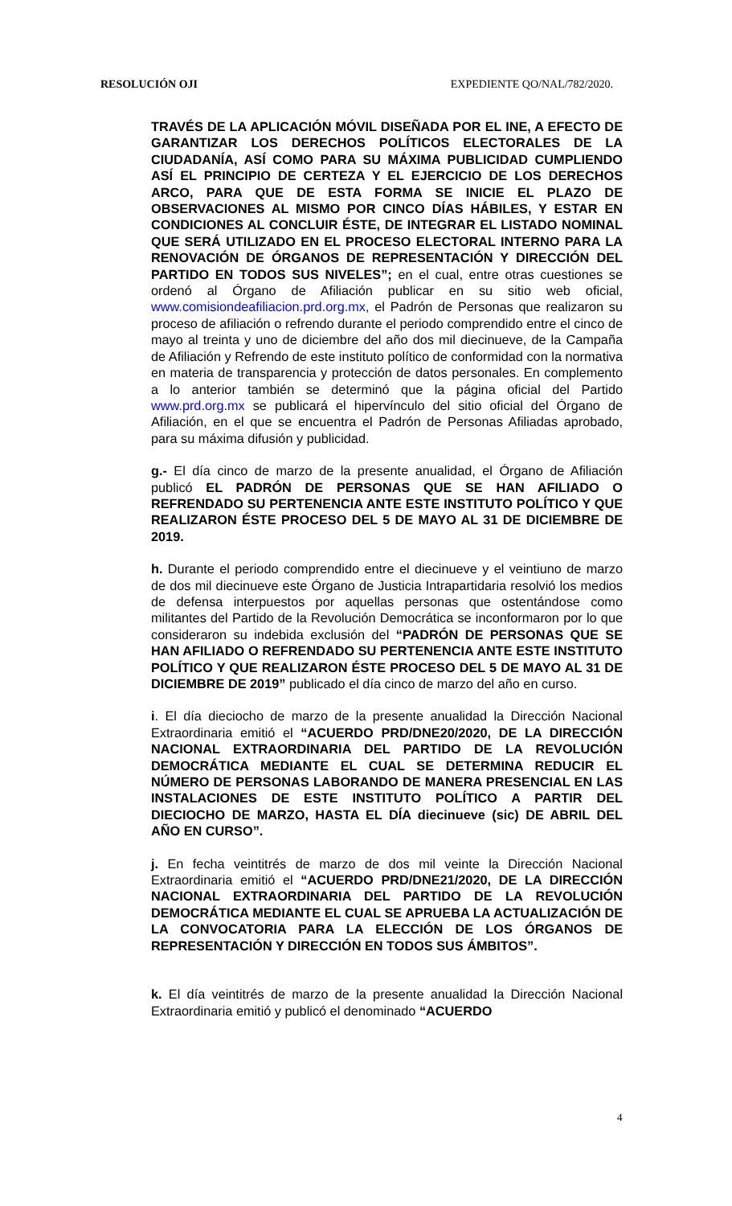RESOLUCIÓN OJI EXPEDIENTE QO/NAL/782/2020.
TRAVÉS DE LA APLICACIÓN MÓVIL DISEÑADA POR EL INE, A EFECTO DE GARANTIZAR LOS DERECHOS POLÍTICOS ELECTORALES DE LA CIUDADANÍA, ASÍ COMO PARA SU MÁXIMA PUBLICIDAD CUMPLIENDO ASÍ EL PRINCIPIO DE CERTEZA Y EL EJERCICIO DE LOS DERECHOS ARCO, PARA QUE DE ESTA FORMA SE INICIE EL PLAZO DE OBSERVACIONES AL MISMO POR CINCO DÍAS HÁBILES, Y ESTAR EN CONDICIONES AL CONCLUIR ÉSTE, DE INTEGRAR EL LISTADO NOMINAL QUE SERÁ UTILIZADO EN EL PROCESO ELECTORAL INTERNO PARA LA RENOVACIÓN DE ÓRGANOS DE REPRESENTACIÓN Y DIRECCIÓN DEL PARTIDO EN TODOS SUS NIVELES”; en el cual, entre otras cuestiones se ordenó al Órgano de Afiliación publicar en su sitio web oficial, www.comisiondeafiliacion.prd.org.mx, el Padrón de Personas que realizaron su proceso de afiliación o refrendo durante el periodo comprendido entre el cinco de mayo al treinta y uno de diciembre del año dos mil diecinueve, de la Campaña de Afiliación y Refrendo de este instituto político de conformidad con la normativa en materia de transparencia y protección de datos personales. En complemento a lo anterior también se determinó que la página oficial del Partido www.prd.org.mx se publicará el hipervínculo del sitio oficial del Órgano de Afiliación, en el que se encuentra el Padrón de Personas Afiliadas aprobado, para su máxima difusión y publicidad.
g.- El día cinco de marzo de la presente anualidad, el Órgano de Afiliación publicó EL PADRÓN DE PERSONAS QUE SE HAN AFILIADO O REFRENDADO SU PERTENENCIA ANTE ESTE INSTITUTO POLÍTICO Y QUE REALIZARON ÉSTE PROCESO DEL 5 DE MAYO AL 31 DE DICIEMBRE DE 2019.
h. Durante el periodo comprendido entre el diecinueve y el veintiuno de marzo de dos mil diecinueve este Órgano de Justicia Intrapartidaria resolvió los medios de defensa interpuestos por aquellas personas que ostentándose como militantes del Partido de la Revolución Democrática se inconformaron por lo que consideraron su indebida exclusión del “PADRÓN DE PERSONAS QUE SE HAN AFILIADO O REFRENDADO SU PERTENENCIA ANTE ESTE INSTITUTO POLÍTICO Y QUE REALIZARON ÉSTE PROCESO DEL 5 DE MAYO AL 31 DE DICIEMBRE DE 2019” publicado el día cinco de marzo del año en curso.
i. El día dieciocho de marzo de la presente anualidad la Dirección Nacional Extraordinaria emitió el “ACUERDO PRD/DNE20/2020, DE LA DIRECCIÓN NACIONAL EXTRAORDINARIA DEL PARTIDO DE LA REVOLUCIÓN DEMOCRÁTICA MEDIANTE EL CUAL SE DETERMINA REDUCIR EL NÚMERO DE PERSONAS LABORANDO DE MANERA PRESENCIAL EN LAS INSTALACIONES DE ESTE INSTITUTO POLÍTICO A PARTIR DEL DIECIOCHO DE MARZO, HASTA EL DÍA diecinueve (sic) DE ABRIL DEL AÑO EN CURSO”.
j. En fecha veintitrés de marzo de dos mil veinte la Dirección Nacional Extraordinaria emitió el “ACUERDO PRD/DNE21/2020, DE LA DIRECCIÓN NACIONAL EXTRAORDINARIA DEL PARTIDO DE LA REVOLUCIÓN DEMOCRÁTICA MEDIANTE EL CUAL SE APRUEBA LA ACTUALIZACIÓN DE LA CONVOCATORIA PARA LA ELECCIÓN DE LOS ÓRGANOS DE REPRESENTACIÓN Y DIRECCIÓN EN TODOS SUS ÁMBITOS”.
k. El día veintitrés de marzo de la presente anualidad la Dirección Nacional Extraordinaria emitió y publicó el denominado “ACUERDO
4